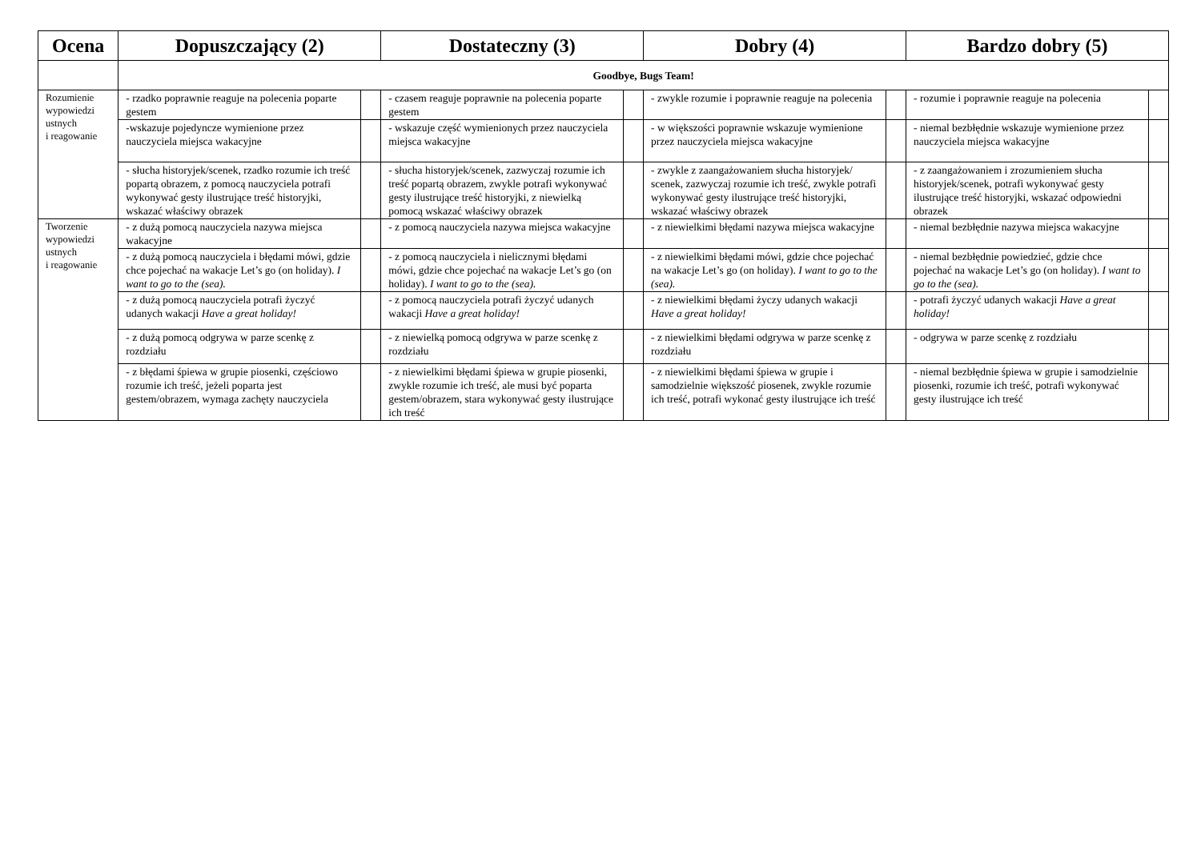| Ocena | Dopuszczający (2) | | Dostateczny (3) | | Dobry (4) | | Bardzo dobry (5) | |
| --- | --- | --- | --- | --- | --- | --- | --- | --- |
| | Goodbye, Bugs Team! | | | | | | | |
| Rozumienie wypowiedzi ustnych i reagowanie | - rzadko poprawnie reaguje na polecenia poparte gestem | | - czasem reaguje poprawnie na polecenia poparte gestem | | - zwykle rozumie i poprawnie reaguje na polecenia | | - rozumie i poprawnie reaguje na polecenia | |
| | -wskazuje pojedyncze wymienione przez nauczyciela miejsca wakacyjne | | - wskazuje część wymienionych przez nauczyciela miejsca wakacyjne | | - w większości poprawnie wskazuje wymienione przez nauczyciela miejsca wakacyjne | | - niemal bezbłędnie wskazuje wymienione przez nauczyciela miejsca wakacyjne | |
| | - słucha historyjek/scenek, rzadko rozumie ich treść popartą obrazem, z pomocą nauczyciela potrafi wykonywać gesty ilustrujące treść historyjki, wskazać właściwy obrazek | | - słucha historyjek/scenek, zazwyczaj rozumie ich treść popartą obrazem, zwykle potrafi wykonywać gesty ilustrujące treść historyjki, z niewielką pomocą wskazać właściwy obrazek | | - zwykle z zaangażowaniem słucha historyjek/ scenek, zazwyczaj rozumie ich treść, zwykle potrafi wykonywać gesty ilustrujące treść historyjki, wskazać właściwy obrazek | | - z zaangażowaniem i zrozumieniem słucha historyjek/scenek, potrafi wykonywać gesty ilustrujące treść historyjki, wskazać odpowiedni obrazek | |
| Tworzenie wypowiedzi ustnych i reagowanie | - z dużą pomocą nauczyciela nazywa miejsca wakacyjne | | - z pomocą nauczyciela nazywa miejsca wakacyjne | | - z niewielkimi błędami nazywa miejsca wakacyjne | | - niemal bezbłędnie nazywa miejsca wakacyjne | |
| | - z dużą pomocą nauczyciela i błędami mówi, gdzie chce pojechać na wakacje Let’s go (on holiday). I want to go to the (sea). | | - z pomocą nauczyciela i nielicznymi błędami mówi, gdzie chce pojechać na wakacje Let’s go (on holiday). I want to go to the (sea). | | - z niewielkimi błędami mówi, gdzie chce pojechać na wakacje Let’s go (on holiday). I want to go to the (sea). | | - niemal bezbłędnie powiedzieć, gdzie chce pojechać na wakacje Let’s go (on holiday). I want to go to the (sea). | |
| | - z dużą pomocą nauczyciela potrafi życzyć udanych wakacji Have a great holiday! | | - z pomocą nauczyciela potrafi życzyć udanych wakacji Have a great holiday! | | - z niewielkimi błędami życzy udanych wakacji Have a great holiday! | | - potrafi życzyć udanych wakacji Have a great holiday! | |
| | - z dużą pomocą odgrywa w parze scenkę z rozdziału | | - z niewielką pomocą odgrywa w parze scenkę z rozdziału | | - z niewielkimi błędami odgrywa w parze scenkę z rozdziału | | - odgrywa w parze scenkę z rozdziału | |
| | - z błędami śpiewa w grupie piosenki, częściowo rozumie ich treść, jeżeli poparta jest gestem/obrazem, wymaga zachęty nauczyciela | | - z niewielkimi błędami śpiewa w grupie piosenki, zwykle rozumie ich treść, ale musi być poparta gestem/obrazem, stara wykonywać gesty ilustrujące ich treść | | - z niewielkimi błędami śpiewa w grupie i samodzielnie większość piosenek, zwykle rozumie ich treść, potrafi wykonać gesty ilustrujące ich treść | | - niemal bezbłędnie śpiewa w grupie i samodzielnie piosenki, rozumie ich treść, potrafi wykonywać gesty ilustrujące ich treść | |